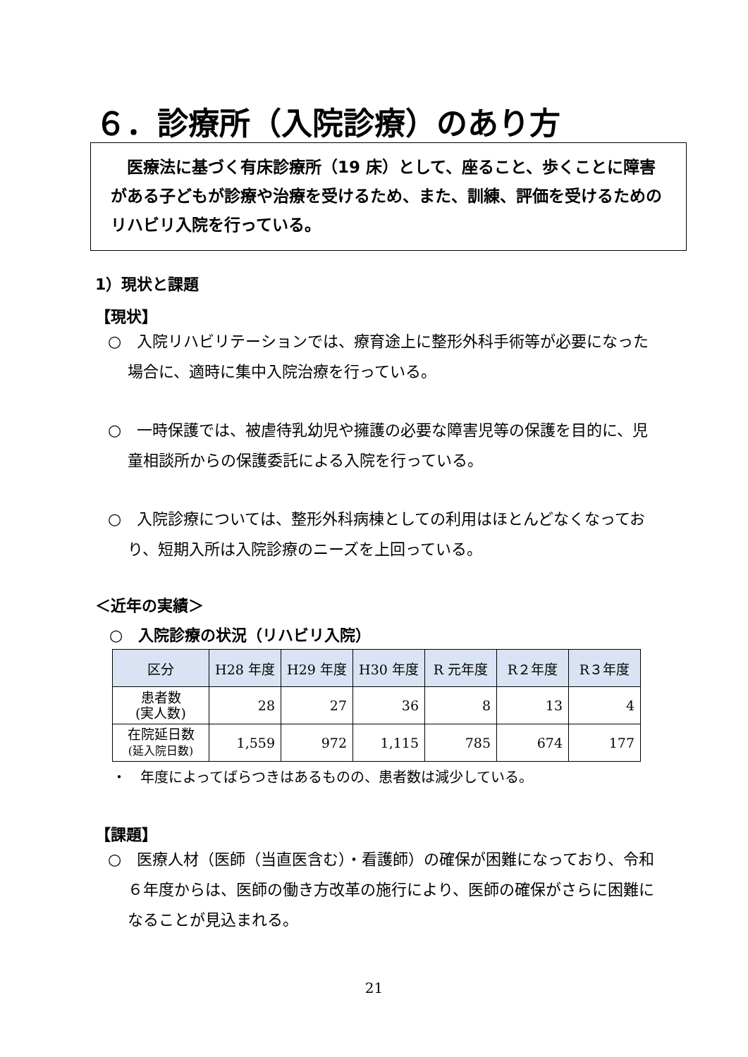６．診療所（入院診療）のあり方
　医療法に基づく有床診療所（19 床）として、座ること、歩くことに障害がある子どもが診療や治療を受けるため、また、訓練、評価を受けるためのリハビリ入院を行っている。
1）現状と課題
【現状】
○　入院リハビリテーションでは、療育途上に整形外科手術等が必要になった場合に、適時に集中入院治療を行っている。
○　一時保護では、被虐待乳幼児や擁護の必要な障害児等の保護を目的に、児童相談所からの保護委託による入院を行っている。
○　入院診療については、整形外科病棟としての利用はほとんどなくなっており、短期入所は入院診療のニーズを上回っている。
＜近年の実績＞
○　入院診療の状況（リハビリ入院）
| 区分 | H28 年度 | H29 年度 | H30 年度 | R 元年度 | R２年度 | R３年度 |
| --- | --- | --- | --- | --- | --- | --- |
| 患者数 (実人数) | 28 | 27 | 36 | 8 | 13 | 4 |
| 在院延日数 (延入院日数) | 1,559 | 972 | 1,115 | 785 | 674 | 177 |
・　年度によってばらつきはあるものの、患者数は減少している。
【課題】
○　医療人材（医師（当直医含む）・看護師）の確保が困難になっており、令和６年度からは、医師の働き方改革の施行により、医師の確保がさらに困難になることが見込まれる。
21